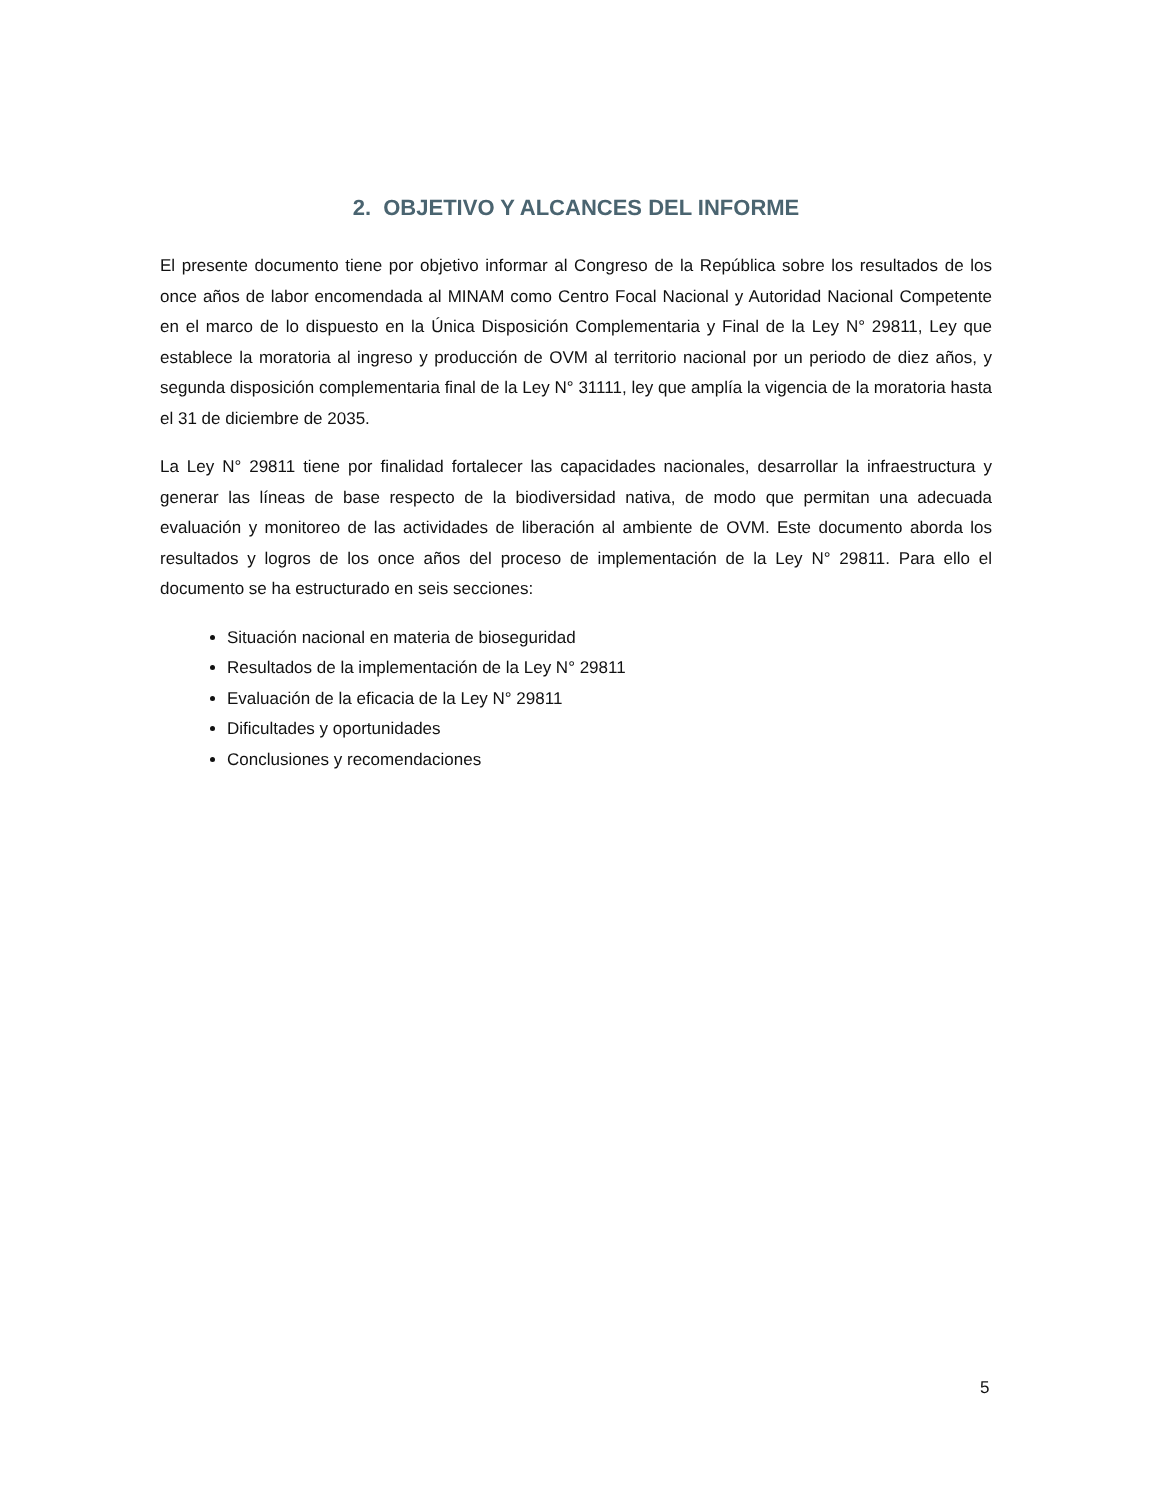2. OBJETIVO Y ALCANCES DEL INFORME
El presente documento tiene por objetivo informar al Congreso de la República sobre los resultados de los once años de labor encomendada al MINAM como Centro Focal Nacional y Autoridad Nacional Competente en el marco de lo dispuesto en la Única Disposición Complementaria y Final de la Ley N° 29811, Ley que establece la moratoria al ingreso y producción de OVM al territorio nacional por un periodo de diez años, y segunda disposición complementaria final de la Ley N° 31111, ley que amplía la vigencia de la moratoria hasta el 31 de diciembre de 2035.
La Ley N° 29811 tiene por finalidad fortalecer las capacidades nacionales, desarrollar la infraestructura y generar las líneas de base respecto de la biodiversidad nativa, de modo que permitan una adecuada evaluación y monitoreo de las actividades de liberación al ambiente de OVM. Este documento aborda los resultados y logros de los once años del proceso de implementación de la Ley N° 29811. Para ello el documento se ha estructurado en seis secciones:
Situación nacional en materia de bioseguridad
Resultados de la implementación de la Ley N° 29811
Evaluación de la eficacia de la Ley N° 29811
Dificultades y oportunidades
Conclusiones y recomendaciones
5